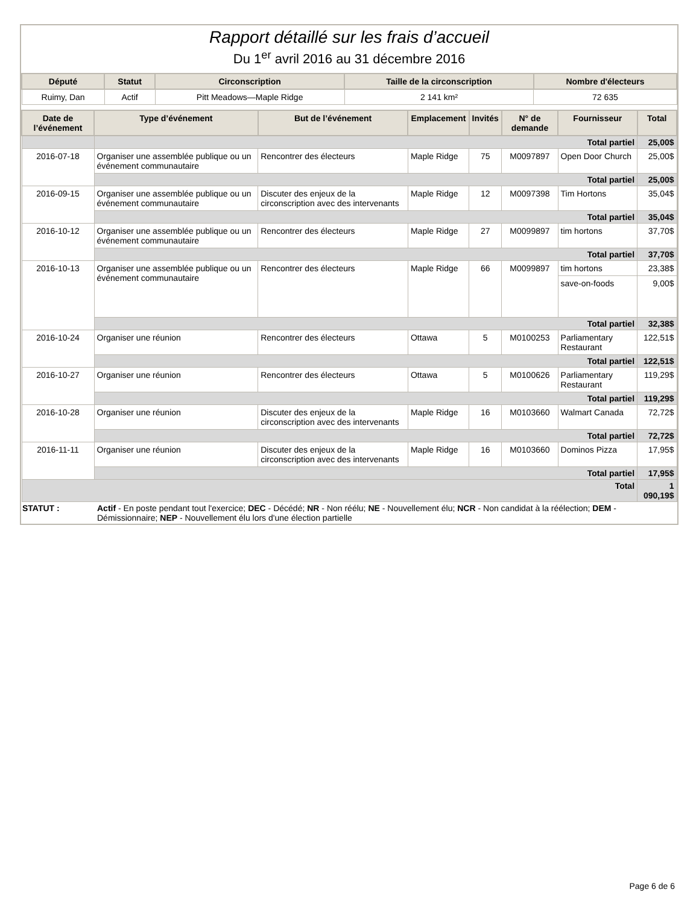Rapport détaillé sur les frais d’accueil
Du 1<sup>er</sup> avril 2016 au 31 décembre 2016
| Député | Statut | Circonscription | Taille de la circonscription | Nombre d'électeurs |
| --- | --- | --- | --- | --- |
| Ruimy, Dan | Actif | Pitt Meadows—Maple Ridge | 2 141 km² | 72 635 |
| Date de l’événement | Type d’événement | But de l’événement | Emplacement | Invités | N° de demande | Fournisseur | Total |
| --- | --- | --- | --- | --- | --- | --- | --- |
| | Total partiel | | | | | | 25,00$ |
| 2016-07-18 | Organiser une assemblée publique ou un événement communautaire | Rencontrer des électeurs | Maple Ridge | 75 | M0097897 | Open Door Church | 25,00$ |
| | Total partiel | | | | | | 25,00$ |
| 2016-09-15 | Organiser une assemblée publique ou un événement communautaire | Discuter des enjeux de la circonscription avec des intervenants | Maple Ridge | 12 | M0097398 | Tim Hortons | 35,04$ |
| | Total partiel | | | | | | 35,04$ |
| 2016-10-12 | Organiser une assemblée publique ou un événement communautaire | Rencontrer des électeurs | Maple Ridge | 27 | M0099897 | tim hortons | 37,70$ |
| | Total partiel | | | | | | 37,70$ |
| 2016-10-13 | Organiser une assemblée publique ou un événement communautaire | Rencontrer des électeurs | Maple Ridge | 66 | M0099897 | tim hortons | 23,38$ |
| | | | | | | save-on-foods | 9,00$ |
| | Total partiel | | | | | | 32,38$ |
| 2016-10-24 | Organiser une réunion | Rencontrer des électeurs | Ottawa | 5 | M0100253 | Parliamentary Restaurant | 122,51$ |
| | Total partiel | | | | | | 122,51$ |
| 2016-10-27 | Organiser une réunion | Rencontrer des électeurs | Ottawa | 5 | M0100626 | Parliamentary Restaurant | 119,29$ |
| | Total partiel | | | | | | 119,29$ |
| 2016-10-28 | Organiser une réunion | Discuter des enjeux de la circonscription avec des intervenants | Maple Ridge | 16 | M0103660 | Walmart Canada | 72,72$ |
| | Total partiel | | | | | | 72,72$ |
| 2016-11-11 | Organiser une réunion | Discuter des enjeux de la circonscription avec des intervenants | Maple Ridge | 16 | M0103660 | Dominos Pizza | 17,95$ |
| | Total partiel | | | | | | 17,95$ |
| Total | | | | | | | 1 090,19$ |
| STATUT : | Actif - En poste pendant tout l'exercice; DEC - Décédé; NR - Non réélu; NE - Nouvellement élu; NCR - Non candidat à la réélection; DEM - Démissionnaire; NEP - Nouvellement élu lors d'une élection partielle |
Page 6 de 6